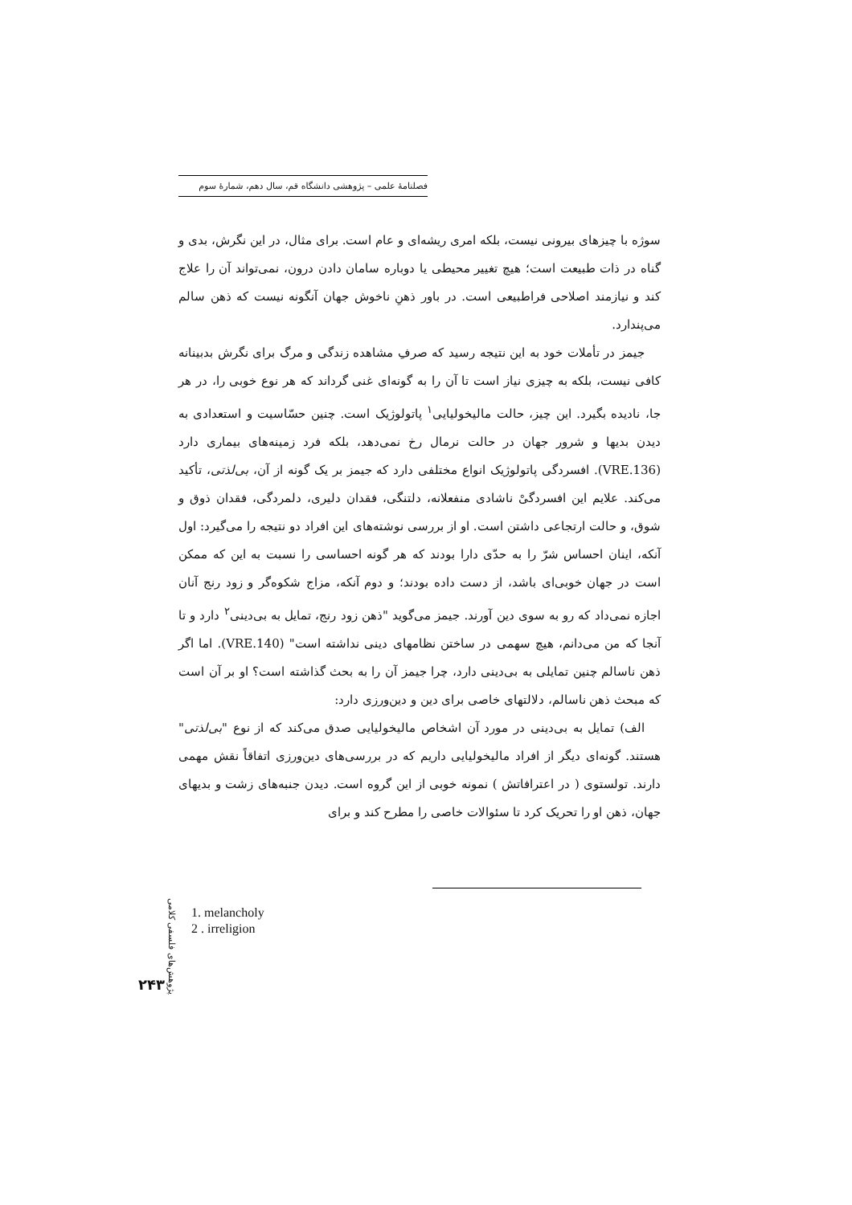فصلنامهٔ علمی – پژوهشی دانشگاه قم، سال دهم، شمارهٔ سوم
سوژه با چیزهای بیرونی نیست، بلکه امری ریشه‌ای و عام است. برای مثال، در این نگرش، بدی و گناه در ذات طبیعت است؛ هیچ تغییر محیطی یا دوباره سامان دادن درون، نمی‌تواند آن را علاج کند و نیازمند اصلاحی فراطبیعی است. در باور ذهنِ ناخوش جهان آنگونه نیست که ذهن سالم می‌پندارد.
جیمز در تأملات خود به این نتیجه رسید که صرفِ مشاهده زندگی و مرگ برای نگرش بدبینانه کافی نیست، بلکه به چیزی نیاز است تا آن را به گونه‌ای غنی گرداند که هر نوع خوبی را، در هر جا، نادیده بگیرد. این چیز، حالت مالیخولیایی<sup>۱</sup> پاتولوژیک است. چنین حسّاسیت و استعدادی به دیدن بدیها و شرور جهان در حالت نرمال رخ نمی‌دهد، بلکه فرد زمینه‌های بیماری دارد (VRE.136). افسردگی پاتولوژیک انواع مختلفی دارد که جیمز بر یک گونه از آن، بی‌لذتی، تأکید می‌کند. علایم این افسردگیْ ناشادی منفعلانه، دلتنگی، فقدان دلیری، دلمردگی، فقدان ذوق و شوق، و حالت ارتجاعی داشتن است. او از بررسی نوشته‌های این افراد دو نتیجه را می‌گیرد: اول آنکه، اینان احساس شرّ را به حدّی دارا بودند که هر گونه احساسی را نسبت به این که ممکن است در جهان خوبی‌ای باشد، از دست داده بودند؛ و دوم آنکه، مزاج شکوه‌گر و زود رنج آنان اجازه نمی‌داد که رو به سوی دین آورند. جیمز می‌گوید "ذهن زود رنج، تمایل به بی‌دینی<sup>۲</sup> دارد و تا آنجا که من می‌دانم، هیچ سهمی در ساختن نظامهای دینی نداشته است" (VRE.140). اما اگر ذهن ناسالم چنین تمایلی به بی‌دینی دارد، چرا جیمز آن را به بحث گذاشته است؟ او بر آن است که مبحث ذهن ناسالم، دلالتهای خاصی برای دین و دین‌ورزی دارد:
الف) تمایل به بی‌دینی در مورد آن اشخاص مالیخولیایی صدق می‌کند که از نوع "بی‌لذتی" هستند. گونه‌ای دیگر از افراد مالیخولیایی داریم که در بررسی‌های دین‌ورزی اتفاقاً نقش مهمی دارند. تولستوی ( در اعترافاتش ) نمونه خوبی از این گروه است. دیدن جنبه‌های زشت و بدیهای جهان، ذهن او را تحریک کرد تا سئوالات خاصی را مطرح کند و برای
پژوهش‌های فلسفی کلامی
1. melancholy
2 . irreligion
۲۴۳